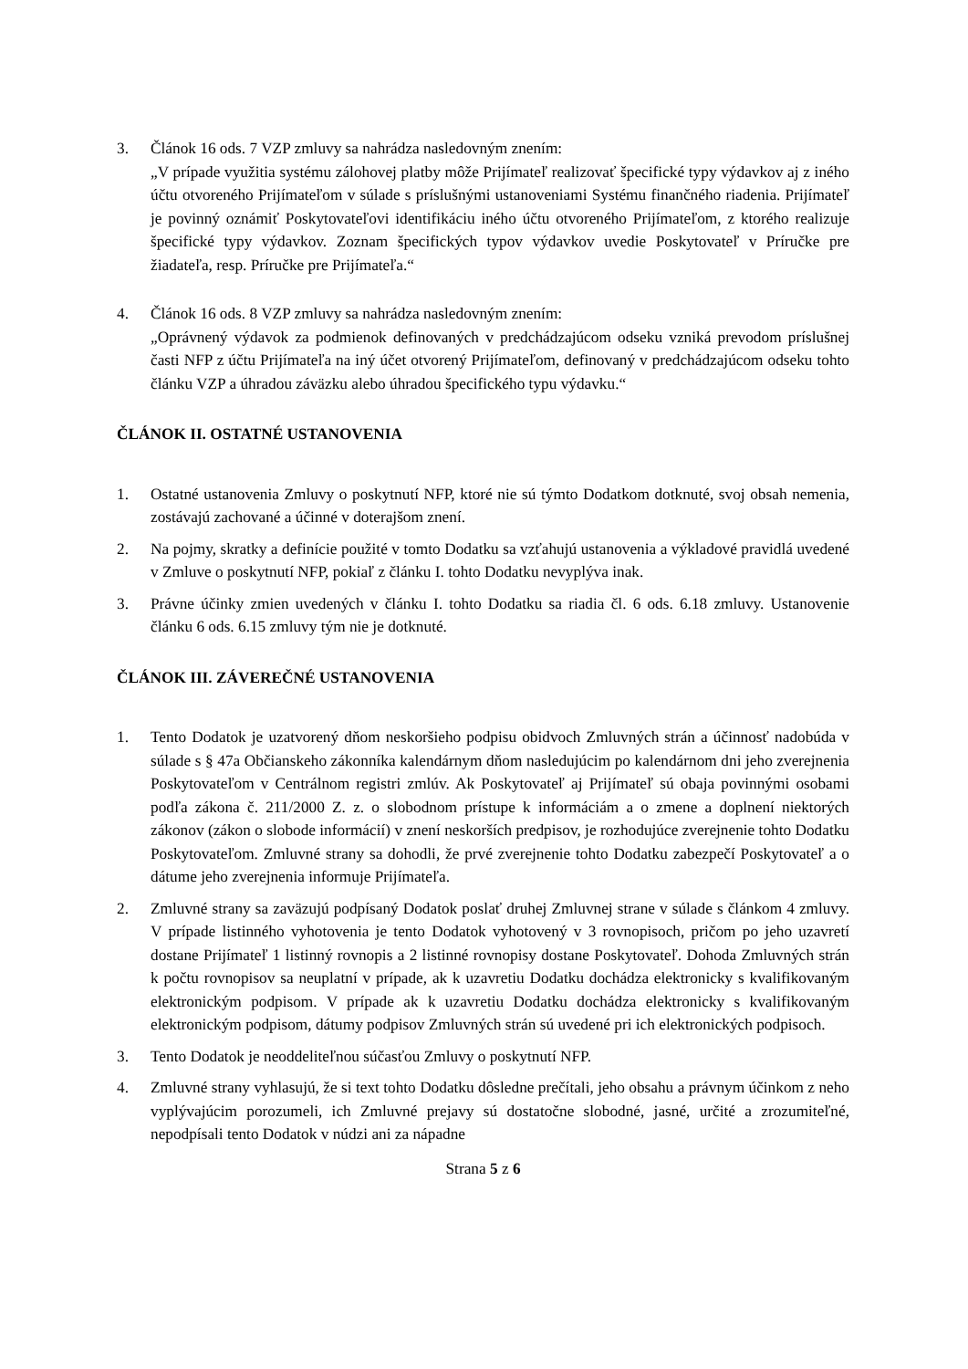3. Článok 16 ods. 7 VZP zmluvy sa nahrádza nasledovným znením:
„V prípade využitia systému zálohovej platby môže Prijímateľ realizovať špecifické typy výdavkov aj z iného účtu otvoreného Prijímateľom v súlade s príslušnými ustanoveniami Systému finančného riadenia. Prijímateľ je povinný oznámiť Poskytovateľovi identifikáciu iného účtu otvoreného Prijímateľom, z ktorého realizuje špecifické typy výdavkov. Zoznam špecifických typov výdavkov uvedie Poskytovateľ v Príručke pre žiadateľa, resp. Príručke pre Prijímateľa.“
4. Článok 16 ods. 8 VZP zmluvy sa nahrádza nasledovným znením:
„Oprávnený výdavok za podmienok definovaných v predchádzajúcom odseku vzniká prevodom príslušnej časti NFP z účtu Prijímateľa na iný účet otvorený Prijímateľom, definovaný v predchádzajúcom odseku tohto článku VZP a úhradou záväzku alebo úhradou špecifického typu výdavku.“
ČLÁNOK II. OSTATNÉ USTANOVENIA
1. Ostatné ustanovenia Zmluvy o poskytnutí NFP, ktoré nie sú týmto Dodatkom dotknuté, svoj obsah nemenia, zostávajú zachované a účinné v doterajšom znení.
2. Na pojmy, skratky a definície použité v tomto Dodatku sa vzťahujú ustanovenia a výkladové pravidlá uvedené v Zmluve o poskytnutí NFP, pokiaľ z článku I. tohto Dodatku nevyplýva inak.
3. Právne účinky zmien uvedených v článku I. tohto Dodatku sa riadia čl. 6 ods. 6.18 zmluvy. Ustanovenie článku 6 ods. 6.15 zmluvy tým nie je dotknuté.
ČLÁNOK III. ZÁVEREČNÉ USTANOVENIA
1. Tento Dodatok je uzatvorený dňom neskoršieho podpisu obidvoch Zmluvných strán a účinnosť nadobúda v súlade s § 47a Občianskeho zákonníka kalendárnym dňom nasledujúcim po kalendárnom dni jeho zverejnenia Poskytovateľom v Centrálnom registri zmlúv. Ak Poskytovateľ aj Prijímateľ sú obaja povinnými osobami podľa zákona č. 211/2000 Z. z. o slobodnom prístupe k informáciám a o zmene a doplnení niektorých zákonov (zákon o slobode informácií) v znení neskorších predpisov, je rozhodujúce zverejnenie tohto Dodatku Poskytovateľom. Zmluvné strany sa dohodli, že prvé zverejnenie tohto Dodatku zabezpečí Poskytovateľ a o dátume jeho zverejnenia informuje Prijímateľa.
2. Zmluvné strany sa zaväzujú podpísaný Dodatok poslať druhej Zmluvnej strane v súlade s článkom 4 zmluvy. V prípade listinného vyhotovenia je tento Dodatok vyhotovený v 3 rovnopisoch, pričom po jeho uzavretí dostane Prijímateľ 1 listinný rovnopis a 2 listinné rovnopisy dostane Poskytovateľ. Dohoda Zmluvných strán k počtu rovnopisov sa neuplatní v prípade, ak k uzavretiu Dodatku dochádza elektronicky s kvalifikovaným elektronickým podpisom. V prípade ak k uzavretiu Dodatku dochádza elektronicky s kvalifikovaným elektronickým podpisom, dátumy podpisov Zmluvných strán sú uvedené pri ich elektronických podpisoch.
3. Tento Dodatok je neoddeliteľnou súčasťou Zmluvy o poskytnutí NFP.
4. Zmluvné strany vyhlasujú, že si text tohto Dodatku dôsledne prečítali, jeho obsahu a právnym účinkom z neho vyplývajúcim porozumeli, ich Zmluvné prejavy sú dostatočne slobodné, jasné, určité a zrozumiteľné, nepodpísali tento Dodatok v núdzi ani za nápadne
Strana 5 z 6